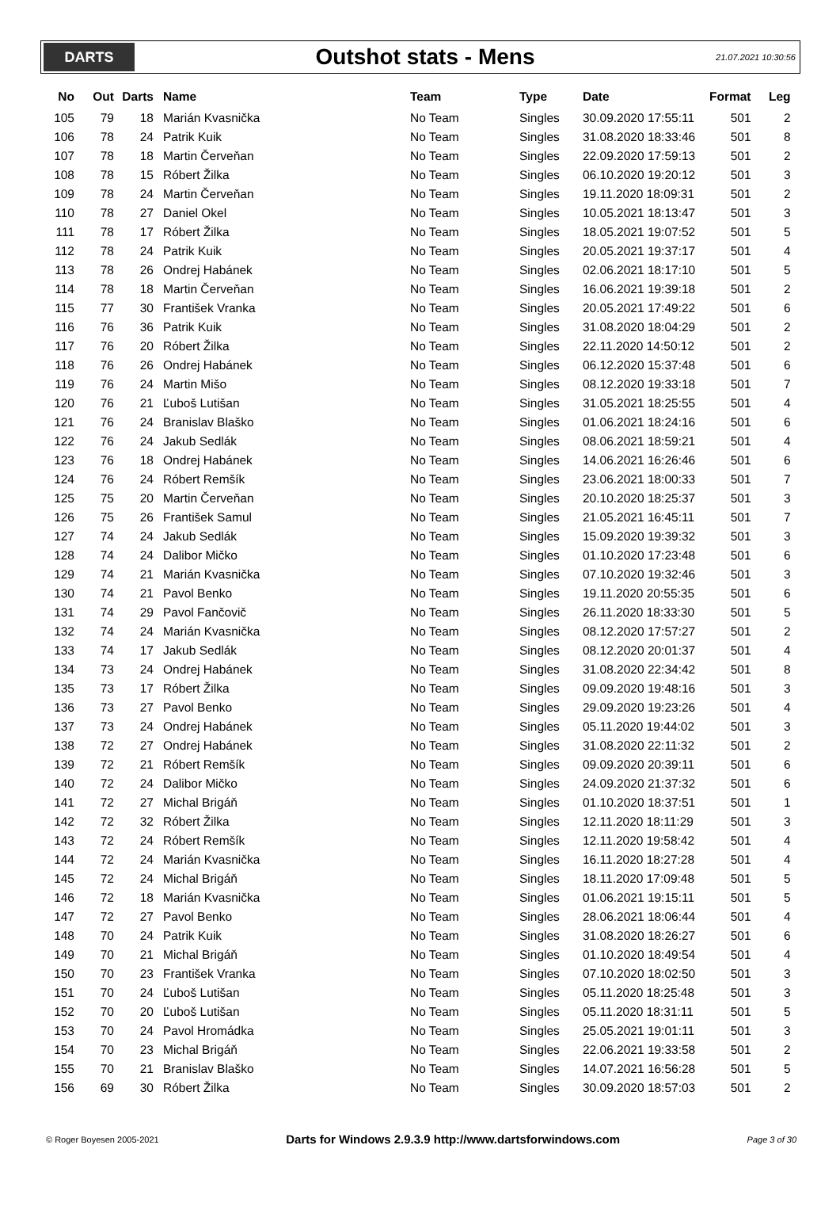DARTS
Outshot stats - Mens
21.07.2021 10:30:56
| No | Out | Darts | Name | Team | Type | Date | Format | Leg |
| --- | --- | --- | --- | --- | --- | --- | --- | --- |
| 105 | 79 | 18 | Marián Kvasnička | No Team | Singles | 30.09.2020 17:55:11 | 501 | 2 |
| 106 | 78 | 24 | Patrik Kuik | No Team | Singles | 31.08.2020 18:33:46 | 501 | 8 |
| 107 | 78 | 18 | Martin Červeňan | No Team | Singles | 22.09.2020 17:59:13 | 501 | 2 |
| 108 | 78 | 15 | Róbert Žilka | No Team | Singles | 06.10.2020 19:20:12 | 501 | 3 |
| 109 | 78 | 24 | Martin Červeňan | No Team | Singles | 19.11.2020 18:09:31 | 501 | 2 |
| 110 | 78 | 27 | Daniel Okel | No Team | Singles | 10.05.2021 18:13:47 | 501 | 3 |
| 111 | 78 | 17 | Róbert Žilka | No Team | Singles | 18.05.2021 19:07:52 | 501 | 5 |
| 112 | 78 | 24 | Patrik Kuik | No Team | Singles | 20.05.2021 19:37:17 | 501 | 4 |
| 113 | 78 | 26 | Ondrej Habánek | No Team | Singles | 02.06.2021 18:17:10 | 501 | 5 |
| 114 | 78 | 18 | Martin Červeňan | No Team | Singles | 16.06.2021 19:39:18 | 501 | 2 |
| 115 | 77 | 30 | František Vranka | No Team | Singles | 20.05.2021 17:49:22 | 501 | 6 |
| 116 | 76 | 36 | Patrik Kuik | No Team | Singles | 31.08.2020 18:04:29 | 501 | 2 |
| 117 | 76 | 20 | Róbert Žilka | No Team | Singles | 22.11.2020 14:50:12 | 501 | 2 |
| 118 | 76 | 26 | Ondrej Habánek | No Team | Singles | 06.12.2020 15:37:48 | 501 | 6 |
| 119 | 76 | 24 | Martin Mišo | No Team | Singles | 08.12.2020 19:33:18 | 501 | 7 |
| 120 | 76 | 21 | Ľuboš Lutišan | No Team | Singles | 31.05.2021 18:25:55 | 501 | 4 |
| 121 | 76 | 24 | Branislav Blaško | No Team | Singles | 01.06.2021 18:24:16 | 501 | 6 |
| 122 | 76 | 24 | Jakub Sedlák | No Team | Singles | 08.06.2021 18:59:21 | 501 | 4 |
| 123 | 76 | 18 | Ondrej Habánek | No Team | Singles | 14.06.2021 16:26:46 | 501 | 6 |
| 124 | 76 | 24 | Róbert Remšík | No Team | Singles | 23.06.2021 18:00:33 | 501 | 7 |
| 125 | 75 | 20 | Martin Červeňan | No Team | Singles | 20.10.2020 18:25:37 | 501 | 3 |
| 126 | 75 | 26 | František Samul | No Team | Singles | 21.05.2021 16:45:11 | 501 | 7 |
| 127 | 74 | 24 | Jakub Sedlák | No Team | Singles | 15.09.2020 19:39:32 | 501 | 3 |
| 128 | 74 | 24 | Dalibor Mičko | No Team | Singles | 01.10.2020 17:23:48 | 501 | 6 |
| 129 | 74 | 21 | Marián Kvasnička | No Team | Singles | 07.10.2020 19:32:46 | 501 | 3 |
| 130 | 74 | 21 | Pavol Benko | No Team | Singles | 19.11.2020 20:55:35 | 501 | 6 |
| 131 | 74 | 29 | Pavol Fančovič | No Team | Singles | 26.11.2020 18:33:30 | 501 | 5 |
| 132 | 74 | 24 | Marián Kvasnička | No Team | Singles | 08.12.2020 17:57:27 | 501 | 2 |
| 133 | 74 | 17 | Jakub Sedlák | No Team | Singles | 08.12.2020 20:01:37 | 501 | 4 |
| 134 | 73 | 24 | Ondrej Habánek | No Team | Singles | 31.08.2020 22:34:42 | 501 | 8 |
| 135 | 73 | 17 | Róbert Žilka | No Team | Singles | 09.09.2020 19:48:16 | 501 | 3 |
| 136 | 73 | 27 | Pavol Benko | No Team | Singles | 29.09.2020 19:23:26 | 501 | 4 |
| 137 | 73 | 24 | Ondrej Habánek | No Team | Singles | 05.11.2020 19:44:02 | 501 | 3 |
| 138 | 72 | 27 | Ondrej Habánek | No Team | Singles | 31.08.2020 22:11:32 | 501 | 2 |
| 139 | 72 | 21 | Róbert Remšík | No Team | Singles | 09.09.2020 20:39:11 | 501 | 6 |
| 140 | 72 | 24 | Dalibor Mičko | No Team | Singles | 24.09.2020 21:37:32 | 501 | 6 |
| 141 | 72 | 27 | Michal Brigáň | No Team | Singles | 01.10.2020 18:37:51 | 501 | 1 |
| 142 | 72 | 32 | Róbert Žilka | No Team | Singles | 12.11.2020 18:11:29 | 501 | 3 |
| 143 | 72 | 24 | Róbert Remšík | No Team | Singles | 12.11.2020 19:58:42 | 501 | 4 |
| 144 | 72 | 24 | Marián Kvasnička | No Team | Singles | 16.11.2020 18:27:28 | 501 | 4 |
| 145 | 72 | 24 | Michal Brigáň | No Team | Singles | 18.11.2020 17:09:48 | 501 | 5 |
| 146 | 72 | 18 | Marián Kvasnička | No Team | Singles | 01.06.2021 19:15:11 | 501 | 5 |
| 147 | 72 | 27 | Pavol Benko | No Team | Singles | 28.06.2021 18:06:44 | 501 | 4 |
| 148 | 70 | 24 | Patrik Kuik | No Team | Singles | 31.08.2020 18:26:27 | 501 | 6 |
| 149 | 70 | 21 | Michal Brigáň | No Team | Singles | 01.10.2020 18:49:54 | 501 | 4 |
| 150 | 70 | 23 | František Vranka | No Team | Singles | 07.10.2020 18:02:50 | 501 | 3 |
| 151 | 70 | 24 | Ľuboš Lutišan | No Team | Singles | 05.11.2020 18:25:48 | 501 | 3 |
| 152 | 70 | 20 | Ľuboš Lutišan | No Team | Singles | 05.11.2020 18:31:11 | 501 | 5 |
| 153 | 70 | 24 | Pavol Hromádka | No Team | Singles | 25.05.2021 19:01:11 | 501 | 3 |
| 154 | 70 | 23 | Michal Brigáň | No Team | Singles | 22.06.2021 19:33:58 | 501 | 2 |
| 155 | 70 | 21 | Branislav Blaško | No Team | Singles | 14.07.2021 16:56:28 | 501 | 5 |
| 156 | 69 | 30 | Róbert Žilka | No Team | Singles | 30.09.2020 18:57:03 | 501 | 2 |
© Roger Boyesen 2005-2021 Darts for Windows 2.9.3.9 http://www.dartsforwindows.com Page 3 of 30